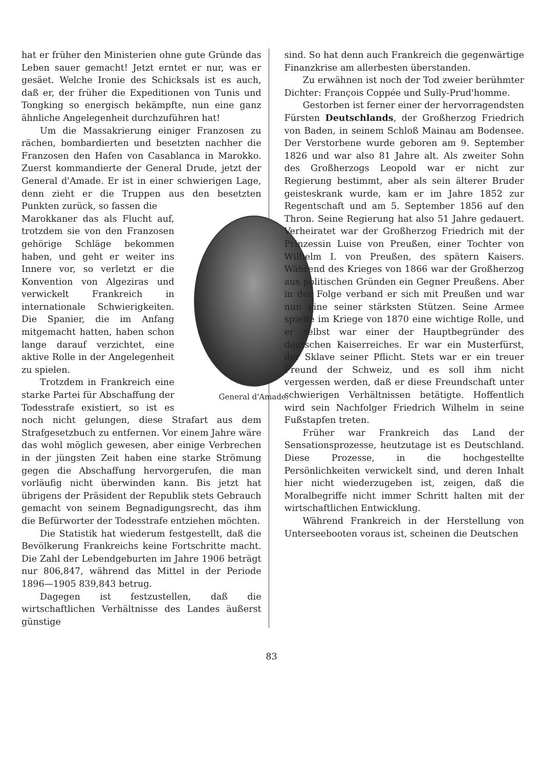hat er früher den Ministerien ohne gute Gründe das Leben sauer gemacht! Jetzt erntet er nur, was er gesäet. Welche Ironie des Schicksals ist es auch, daß er, der früher die Expeditionen von Tunis und Tongking so energisch bekämpfte, nun eine ganz ähnliche Angelegenheit durchzuführen hat!
Um die Massakrierung einiger Franzosen zu rächen, bombardierten und besetzten nachher die Franzosen den Hafen von Casablanca in Marokko. Zuerst kommandierte der General Drude, jetzt der General d'Amade. Er ist in einer schwierigen Lage, denn zieht er die Truppen aus den besetzten Punkten zurück, so fassen die
General d'Amade.
Marokkaner das als Flucht auf, trotzdem sie von den Franzosen gehörige Schläge bekommen haben, und geht er weiter ins Innere vor, so verletzt er die Konvention von Algeziras und verwickelt Frankreich in internationale Schwierigkeiten. Die Spanier, die im Anfang mitgemacht hatten, haben schon lange darauf verzichtet, eine aktive Rolle in der Angelegenheit zu spielen.
Trotzdem in Frankreich eine starke Partei für Abschaffung der Todesstrafe existiert, so ist es noch nicht gelungen, diese Strafart aus dem Strafgesetzbuch zu entfernen. Vor einem Jahre wäre das wohl möglich gewesen, aber einige Verbrechen in der jüngsten Zeit haben eine starke Strömung gegen die Abschaffung hervorgerufen, die man vorläufig nicht überwinden kann. Bis jetzt hat übrigens der Präsident der Republik stets Gebrauch gemacht von seinem Begnadigungsrecht, das ihm die Befürworter der Todesstrafe entziehen möchten.
Die Statistik hat wiederum festgestellt, daß die Bevölkerung Frankreichs keine Fortschritte macht. Die Zahl der Lebendgeburten im Jahre 1906 beträgt nur 806,847, während das Mittel in der Periode 1896—1905 839,843 betrug.
Dagegen ist festzustellen, daß die wirtschaftlichen Verhältnisse des Landes äußerst günstige
sind. So hat denn auch Frankreich die gegenwärtige Finanzkrise am allerbesten überstanden.
Zu erwähnen ist noch der Tod zweier berühmter Dichter: François Coppée und Sully-Prud'homme.
Gestorben ist ferner einer der hervorragendsten Fürsten Deutschlands, der Großherzog Friedrich von Baden, in seinem Schloß Mainau am Bodensee. Der Verstorbene wurde geboren am 9. September 1826 und war also 81 Jahre alt. Als zweiter Sohn des Großherzogs Leopold war er nicht zur Regierung bestimmt, aber als sein älterer Bruder geisteskrank wurde, kam er im Jahre 1852 zur Regentschaft und am 5. September 1856 auf den Thron. Seine Regierung hat also 51 Jahre gedauert. Verheiratet war der Großherzog Friedrich mit der Prinzessin Luise von Preußen, einer Tochter von Wilhelm I. von Preußen, des spätern Kaisers. Während des Krieges von 1866 war der Großherzog aus politischen Gründen ein Gegner Preußens. Aber in der Folge verband er sich mit Preußen und war nun eine seiner stärksten Stützen. Seine Armee spielte im Kriege von 1870 eine wichtige Rolle, und er selbst war einer der Hauptbegründer des deutschen Kaiserreiches. Er war ein Musterfürst, der Sklave seiner Pflicht. Stets war er ein treuer Freund der Schweiz, und es soll ihm nicht vergessen werden, daß er diese Freundschaft unter schwierigen Verhältnissen betätigte. Hoffentlich wird sein Nachfolger Friedrich Wilhelm in seine Fußstapfen treten.
Früher war Frankreich das Land der Sensationsprozesse, heutzutage ist es Deutschland. Diese Prozesse, in die hochgestellte Persönlichkeiten verwickelt sind, und deren Inhalt hier nicht wiederzugeben ist, zeigen, daß die Moralbegriffe nicht immer Schritt halten mit der wirtschaftlichen Entwicklung.
Während Frankreich in der Herstellung von Unterseebooten voraus ist, scheinen die Deutschen
83